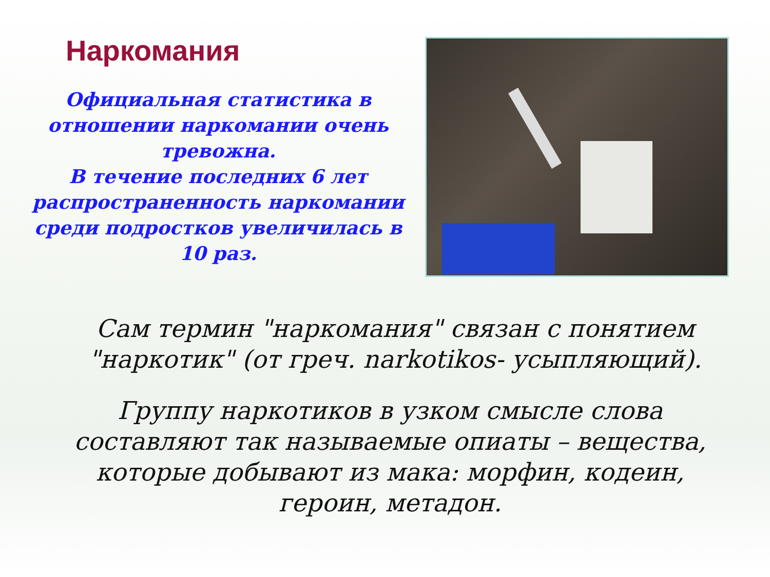Наркомания
Официальная статистика в отношении наркомании очень тревожна.
В течение последних 6 лет распространенность наркомании среди подростков увеличилась в 10 раз.
Сам термин "наркомания" связан с понятием "наркотик" (от греч. narkotikos- усыпляющий).
Группу наркотиков в узком смысле слова составляют так называемые опиаты – вещества, которые добывают из мака: морфин, кодеин, героин, метадон.